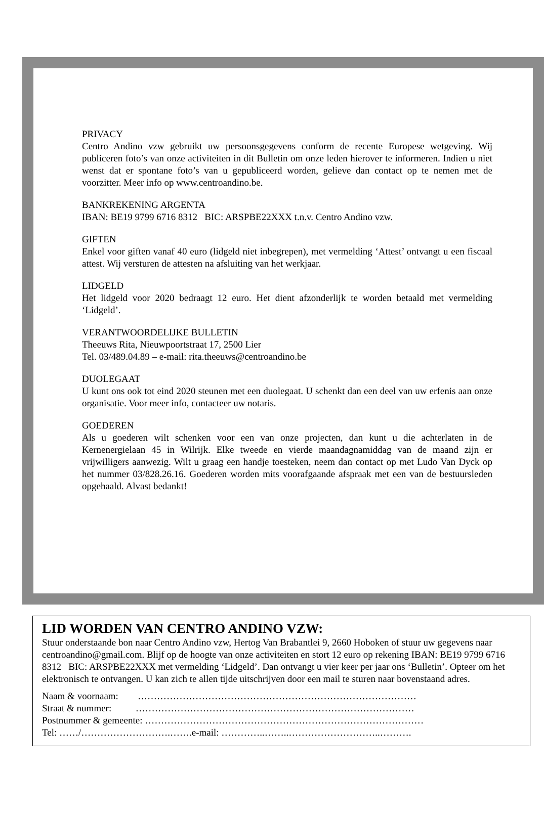PRIVACY
Centro Andino vzw gebruikt uw persoonsgegevens conform de recente Europese wetgeving. Wij publiceren foto’s van onze activiteiten in dit Bulletin om onze leden hierover te informeren. Indien u niet wenst dat er spontane foto’s van u gepubliceerd worden, gelieve dan contact op te nemen met de voorzitter. Meer info op www.centroandino.be.
BANKREKENING ARGENTA
IBAN: BE19 9799 6716 8312 BIC: ARSPBE22XXX t.n.v. Centro Andino vzw.
GIFTEN
Enkel voor giften vanaf 40 euro (lidgeld niet inbegrepen), met vermelding ‘Attest’ ontvangt u een fiscaal attest. Wij versturen de attesten na afsluiting van het werkjaar.
LIDGELD
Het lidgeld voor 2020 bedraagt 12 euro. Het dient afzonderlijk te worden betaald met vermelding ‘Lidgeld’.
VERANTWOORDELIJKE BULLETIN
Theeuws Rita, Nieuwpoortstraat 17, 2500 Lier
Tel. 03/489.04.89 – e-mail: rita.theeuws@centroandino.be
DUOLEGAAT
U kunt ons ook tot eind 2020 steunen met een duolegaat. U schenkt dan een deel van uw erfenis aan onze organisatie. Voor meer info, contacteer uw notaris.
GOEDEREN
Als u goederen wilt schenken voor een van onze projecten, dan kunt u die achterlaten in de Kernenergielaan 45 in Wilrijk. Elke tweede en vierde maandagnamiddag van de maand zijn er vrijwilligers aanwezig. Wilt u graag een handje toesteken, neem dan contact op met Ludo Van Dyck op het nummer 03/828.26.16. Goederen worden mits voorafgaande afspraak met een van de bestuursleden opgehaald. Alvast bedankt!
LID WORDEN VAN CENTRO ANDINO VZW:
Stuur onderstaande bon naar Centro Andino vzw, Hertog Van Brabantlei 9, 2660 Hoboken of stuur uw gegevens naar centroandino@gmail.com. Blijf op de hoogte van onze activiteiten en stort 12 euro op rekening IBAN: BE19 9799 6716 8312 BIC: ARSPBE22XXX met vermelding ‘Lidgeld’. Dan ontvangt u vier keer per jaar ons ‘Bulletin’. Opteer om het elektronisch te ontvangen. U kan zich te allen tijde uitschrijven door een mail te sturen naar bovenstaand adres.
Naam & voornaam: ……………………………………………………………………………
Straat & nummer: ……………………………………………………………………………
Postnummer & gemeente: ……………………………………………………………………………
Tel: ……/……………………….…….e-mail: …………..……..………………………..……….